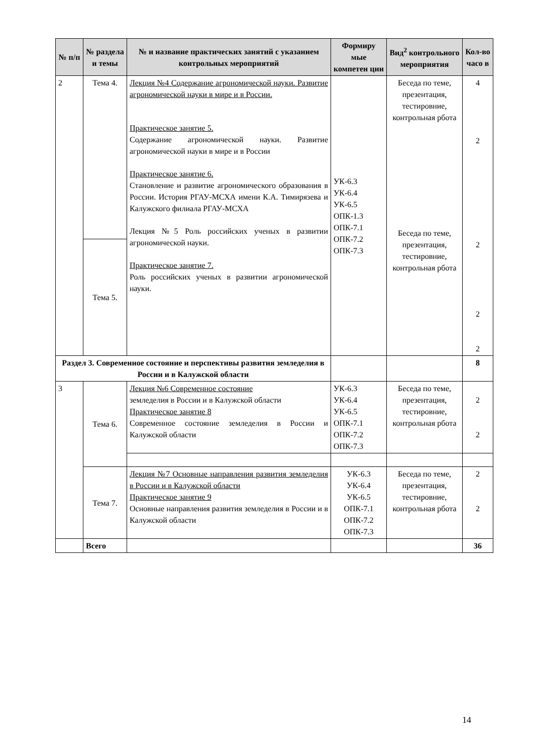| № п/п | № раздела и темы | № и название практических занятий с указанием контрольных мероприятий | Формиру мые компетен ции | Вид<sup>2</sup> контрольного мероприятия | Кол-во часо в |
| --- | --- | --- | --- | --- | --- |
| 2 | Тема 4. | Лекция №4 Содержание агрономической науки. Развитие агрономической науки в мире и в России. Практическое занятие 5. Содержание агрономической науки. Развитие агрономической науки в мире и в России Практическое занятие 6. Становление и развитие агрономического образования в России. История РГАУ-МСХА имени К.А. Тимирязева и Калужского филиала РГАУ-МСХА Лекция №5 Роль российских ученых в развитии агрономической науки. Практическое занятие 7. Роль российских ученых в развитии агрономической науки. | УК-6.3 УК-6.4 УК-6.5 ОПК-1.3 ОПК-7.1 ОПК-7.2 ОПК-7.3 | Беседа по теме, презентация, тестировние, контрольная рбота Беседа по теме, презентация, тестировние, контрольная рбота | 4 2 2 2 2 |
| | Тема 5. | | | | |
| Раздел 3. Современное состояние и перспективы развития земледелия в России и в Калужской области | | | | | 8 |
| 3 | Тема 6. | Лекция №6 Современное состояние земледелия в России и в Калужской области Практическое занятие 8 Современное состояние земледелия в России и Калужской области | УК-6.3 УК-6.4 УК-6.5 ОПК-7.1 ОПК-7.2 ОПК-7.3 | Беседа по теме, презентация, тестировние, контрольная рбота | 2 2 |
| | Тема 7. | Лекция №7 Основные направления развития земледелия в России и в Калужской области Практическое занятие 9 Основные направления развития земледелия в России и в Калужской области | УК-6.3 УК-6.4 УК-6.5 ОПК-7.1 ОПК-7.2 ОПК-7.3 | Беседа по теме, презентация, тестировние, контрольная рбота | 2 2 |
| | Всего | | | | 36 |
14